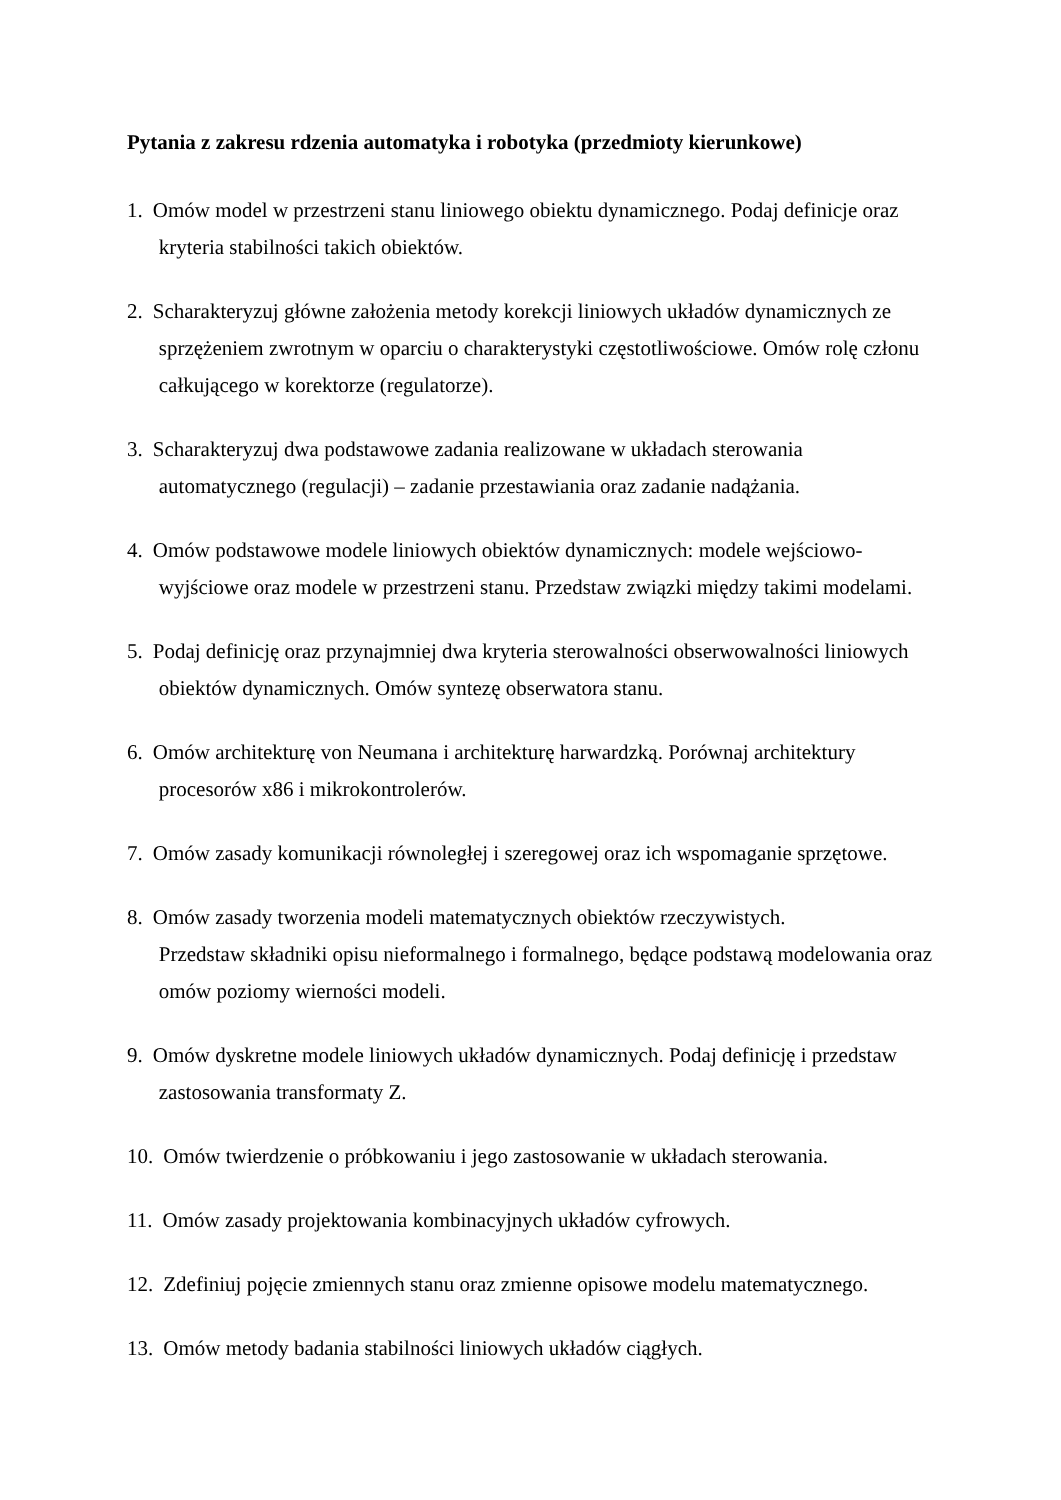Pytania z zakresu rdzenia automatyka i robotyka (przedmioty kierunkowe)
1. Omów model w przestrzeni stanu liniowego obiektu dynamicznego. Podaj definicje oraz
kryteria stabilności takich obiektów.
2. Scharakteryzuj główne założenia metody korekcji liniowych układów dynamicznych ze
sprzężeniem zwrotnym w oparciu o charakterystyki częstotliwościowe. Omów rolę członu całkującego w korektorze (regulatorze).
3. Scharakteryzuj dwa podstawowe zadania realizowane w układach sterowania
automatycznego (regulacji) – zadanie przestawiania oraz zadanie nadążania.
4. Omów podstawowe modele liniowych obiektów dynamicznych: modele wejściowo-
wyjściowe oraz modele w przestrzeni stanu. Przedstaw związki między takimi modelami.
5. Podaj definicję oraz przynajmniej dwa kryteria sterowalności obserwowalności liniowych
obiektów dynamicznych. Omów syntezę obserwatora stanu.
6. Omów architekturę von Neumana i architekturę harwardzką. Porównaj architektury
procesorów x86 i mikrokontrolerów.
7. Omów zasady komunikacji równoległej i szeregowej oraz ich wspomaganie sprzętowe.
8. Omów zasady tworzenia modeli matematycznych obiektów rzeczywistych.
Przedstaw składniki opisu nieformalnego i formalnego, będące podstawą modelowania oraz omów poziomy wierności modeli.
9. Omów dyskretne modele liniowych układów dynamicznych. Podaj definicję i przedstaw
zastosowania transformaty Z.
10. Omów twierdzenie o próbkowaniu i jego zastosowanie w układach sterowania.
11. Omów zasady projektowania kombinacyjnych układów cyfrowych.
12. Zdefiniuj pojęcie zmiennych stanu oraz zmienne opisowe modelu matematycznego.
13. Omów metody badania stabilności liniowych układów ciągłych.